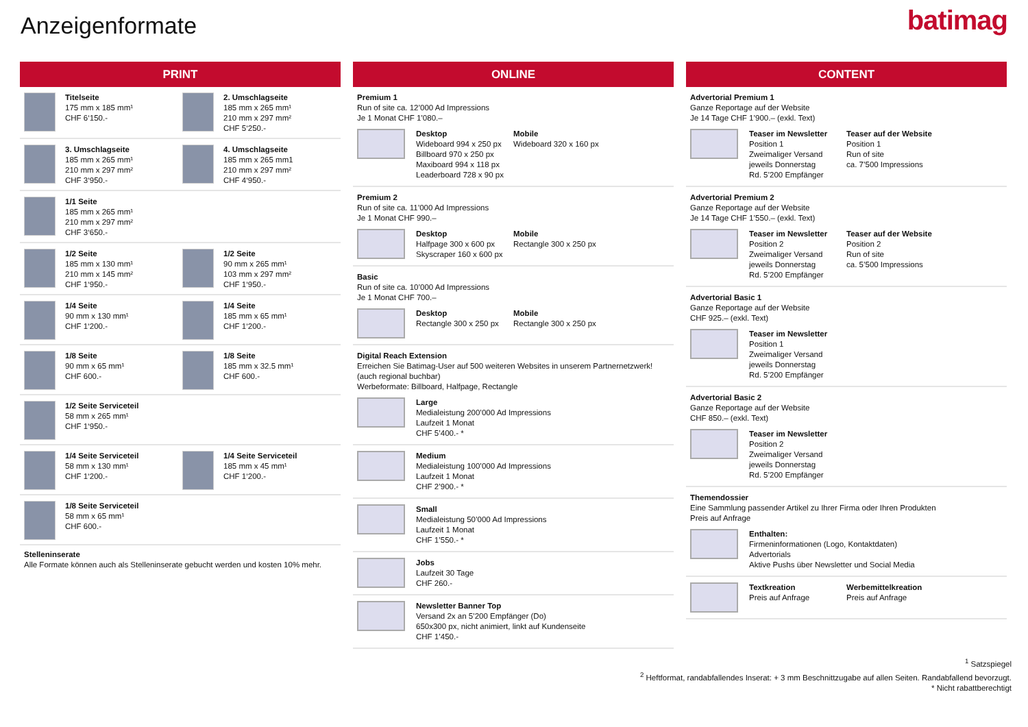Anzeigenformate
batimag
PRINT
Titelseite
175 mm x 185 mm¹
CHF 6‘150.-
2. Umschlagseite
185 mm x 265 mm¹
210 mm x 297 mm²
CHF 5‘250.-
3. Umschlagseite
185 mm x 265 mm¹
210 mm x 297 mm²
CHF 3‘950.-
4. Umschlagseite
185 mm x 265 mm1
210 mm x 297 mm²
CHF 4‘950.-
1/1 Seite
185 mm x 265 mm¹
210 mm x 297 mm²
CHF 3‘650.-
1/2 Seite
185 mm x 130 mm¹
210 mm x 145 mm²
CHF 1‘950.-
1/2 Seite
90 mm x 265 mm¹
103 mm x 297 mm²
CHF 1‘950.-
1/4 Seite
90 mm x 130 mm¹
CHF 1‘200.-
1/4 Seite
185 mm x 65 mm¹
CHF 1‘200.-
1/8 Seite
90 mm x 65 mm¹
CHF 600.-
1/8 Seite
185 mm x 32.5 mm¹
CHF 600.-
1/2 Seite Serviceteil
58 mm x 265 mm¹
CHF 1‘950.-
1/4 Seite Serviceteil
58 mm x 130 mm¹
CHF 1‘200.-
1/4 Seite Serviceteil
185 mm x 45 mm¹
CHF 1‘200.-
1/8 Seite Serviceteil
58 mm x 65 mm¹
CHF 600.-
Stelleninserate
Alle Formate können auch als Stelleninserate gebucht werden und kosten 10% mehr.
ONLINE
Premium 1
Run of site ca. 12’000 Ad Impressions
Je 1 Monat CHF 1’080.–
Desktop
Wideboard 994 x 250 px
Billboard 970 x 250 px
Maxiboard 994 x 118 px
Leaderboard 728 x 90 px
Mobile
Wideboard 320 x 160 px
Premium 2
Run of site ca. 11’000 Ad Impressions
Je 1 Monat CHF 990.–
Desktop
Halfpage 300 x 600 px
Skyscraper 160 x 600 px
Mobile
Rectangle 300 x 250 px
Basic
Run of site ca. 10’000 Ad Impressions
Je 1 Monat CHF 700.–
Desktop
Rectangle 300 x 250 px
Mobile
Rectangle 300 x 250 px
Digital Reach Extension
Erreichen Sie Batimag-User auf 500 weiteren Websites in unserem Partnernetzwerk!
(auch regional buchbar)
Werbeformate: Billboard, Halfpage, Rectangle
Large
Medialeistung 200’000 Ad Impressions
Laufzeit 1 Monat
CHF 5’400.- *
Medium
Medialeistung 100’000 Ad Impressions
Laufzeit 1 Monat
CHF 2’900.- *
Small
Medialeistung 50’000 Ad Impressions
Laufzeit 1 Monat
CHF 1’550.- *
Jobs
Laufzeit 30 Tage
CHF 260.-
Newsletter Banner Top
Versand 2x an 5’200 Empfänger (Do)
650x300 px, nicht animiert, linkt auf Kundenseite
CHF 1’450.-
CONTENT
Advertorial Premium 1
Ganze Reportage auf der Website
Je 14 Tage CHF 1’900.– (exkl. Text)
Teaser im Newsletter
Position 1
Zweimaliger Versand
jeweils Donnerstag
Rd. 5’200 Empfänger
Teaser auf der Website
Position 1
Run of site
ca. 7’500 Impressions
Advertorial Premium 2
Ganze Reportage auf der Website
Je 14 Tage CHF 1’550.– (exkl. Text)
Teaser im Newsletter
Position 2
Zweimaliger Versand
jeweils Donnerstag
Rd. 5’200 Empfänger
Teaser auf der Website
Position 2
Run of site
ca. 5’500 Impressions
Advertorial Basic 1
Ganze Reportage auf der Website
CHF 925.– (exkl. Text)
Teaser im Newsletter
Position 1
Zweimaliger Versand
jeweils Donnerstag
Rd. 5’200 Empfänger
Advertorial Basic 2
Ganze Reportage auf der Website
CHF 850.– (exkl. Text)
Teaser im Newsletter
Position 2
Zweimaliger Versand
jeweils Donnerstag
Rd. 5’200 Empfänger
Themendossier
Eine Sammlung passender Artikel zu Ihrer Firma oder Ihren Produkten
Preis auf Anfrage
Enthalten:
Firmeninformationen (Logo, Kontaktdaten)
Advertorials
Aktive Pushs über Newsletter und Social Media
Textkreation
Preis auf Anfrage
Werbemittelkreation
Preis auf Anfrage
<sup>1</sup> Satzspiegel
<sup>2</sup> Heftformat, randabfallendes Inserat: + 3 mm Beschnittzugabe auf allen Seiten. Randabfallend bevorzugt.
* Nicht rabattberechtigt